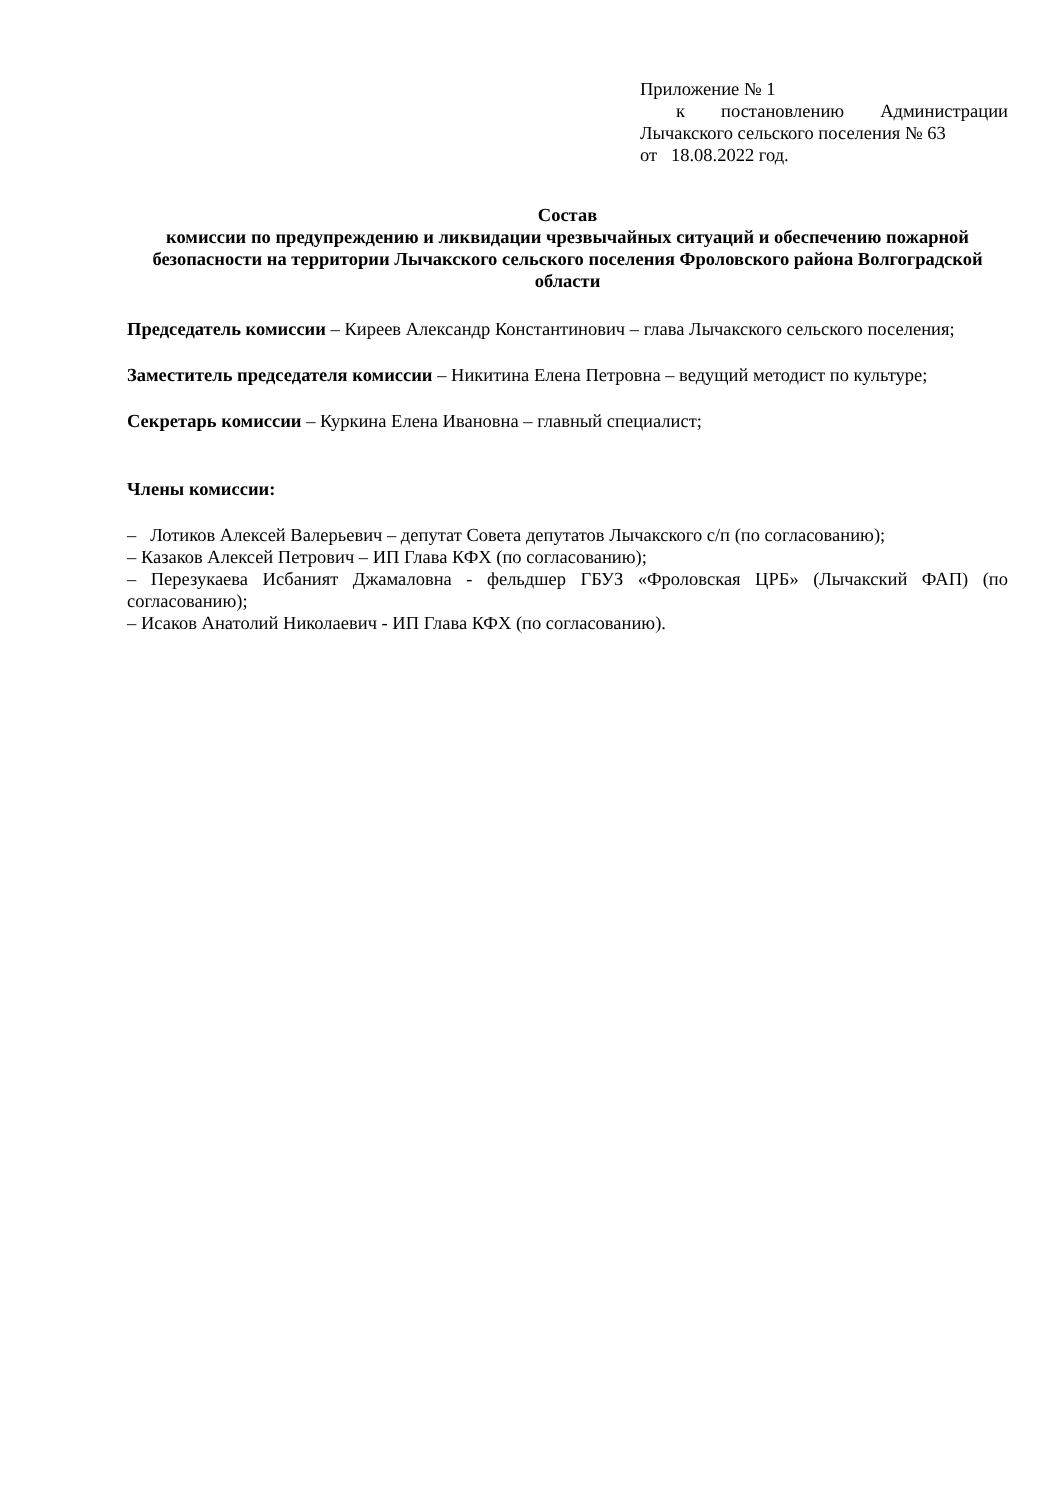Приложение № 1
к постановлению Администрации Лычакского сельского поселения № 63
от 18.08.2022 год.
Состав
комиссии по предупреждению и ликвидации чрезвычайных ситуаций и обеспечению пожарной безопасности на территории Лычакского сельского поселения Фроловского района Волгоградской области
Председатель комиссии – Киреев Александр Константинович – глава Лычакского сельского поселения;
Заместитель председателя комиссии – Никитина Елена Петровна – ведущий методист по культуре;
Секретарь комиссии – Куркина Елена Ивановна – главный специалист;
Члены комиссии:
– Лотиков Алексей Валерьевич – депутат Совета депутатов Лычакского с/п (по согласованию);
– Казаков Алексей Петрович – ИП Глава КФХ (по согласованию);
– Перезукаева Исбаният Джамаловна - фельдшер ГБУЗ «Фроловская ЦРБ» (Лычакский ФАП) (по согласованию);
– Исаков Анатолий Николаевич - ИП Глава КФХ (по согласованию).